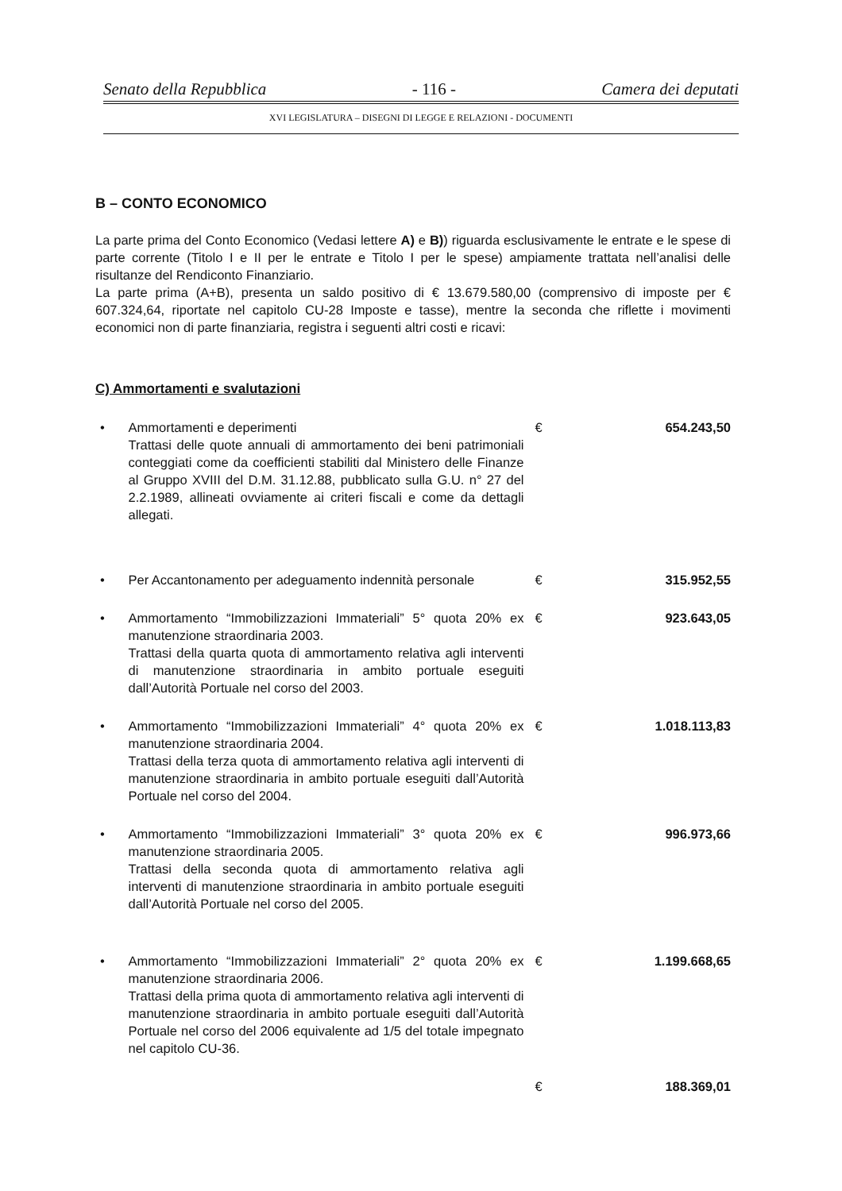Senato della Repubblica - 116 - Camera dei deputati
XVI LEGISLATURA – DISEGNI DI LEGGE E RELAZIONI - DOCUMENTI
B – CONTO ECONOMICO
La parte prima del Conto Economico (Vedasi lettere A) e B)) riguarda esclusivamente le entrate e le spese di parte corrente (Titolo I e II per le entrate e Titolo I per le spese) ampiamente trattata nell’analisi delle risultanze del Rendiconto Finanziario.
La parte prima (A+B), presenta un saldo positivo di € 13.679.580,00 (comprensivo di imposte per € 607.324,64, riportate nel capitolo CU-28 Imposte e tasse), mentre la seconda che riflette i movimenti economici non di parte finanziaria, registra i seguenti altri costi e ricavi:
C) Ammortamenti e svalutazioni
• Ammortamenti e deperimenti
Trattasi delle quote annuali di ammortamento dei beni patrimoniali conteggiati come da coefficienti stabiliti dal Ministero delle Finanze al Gruppo XVIII del D.M. 31.12.88, pubblicato sulla G.U. n° 27 del 2.2.1989, allineati ovviamente ai criteri fiscali e come da dettagli allegati. € 654.243,50
• Per Accantonamento per adeguamento indennità personale € 315.952,55
• Ammortamento “Immobilizzazioni Immateriali” 5° quota 20% ex manutenzione straordinaria 2003.
Trattasi della quarta quota di ammortamento relativa agli interventi di manutenzione straordinaria in ambito portuale eseguiti dall’Autorità Portuale nel corso del 2003. € 923.643,05
• Ammortamento “Immobilizzazioni Immateriali” 4° quota 20% ex manutenzione straordinaria 2004.
Trattasi della terza quota di ammortamento relativa agli interventi di manutenzione straordinaria in ambito portuale eseguiti dall’Autorità Portuale nel corso del 2004. € 1.018.113,83
• Ammortamento “Immobilizzazioni Immateriali” 3° quota 20% ex manutenzione straordinaria 2005.
Trattasi della seconda quota di ammortamento relativa agli interventi di manutenzione straordinaria in ambito portuale eseguiti dall’Autorità Portuale nel corso del 2005. € 996.973,66
• Ammortamento “Immobilizzazioni Immateriali” 2° quota 20% ex manutenzione straordinaria 2006.
Trattasi della prima quota di ammortamento relativa agli interventi di manutenzione straordinaria in ambito portuale eseguiti dall’Autorità Portuale nel corso del 2006 equivalente ad 1/5 del totale impegnato nel capitolo CU-36. € 1.199.668,65
€ 188.369,01